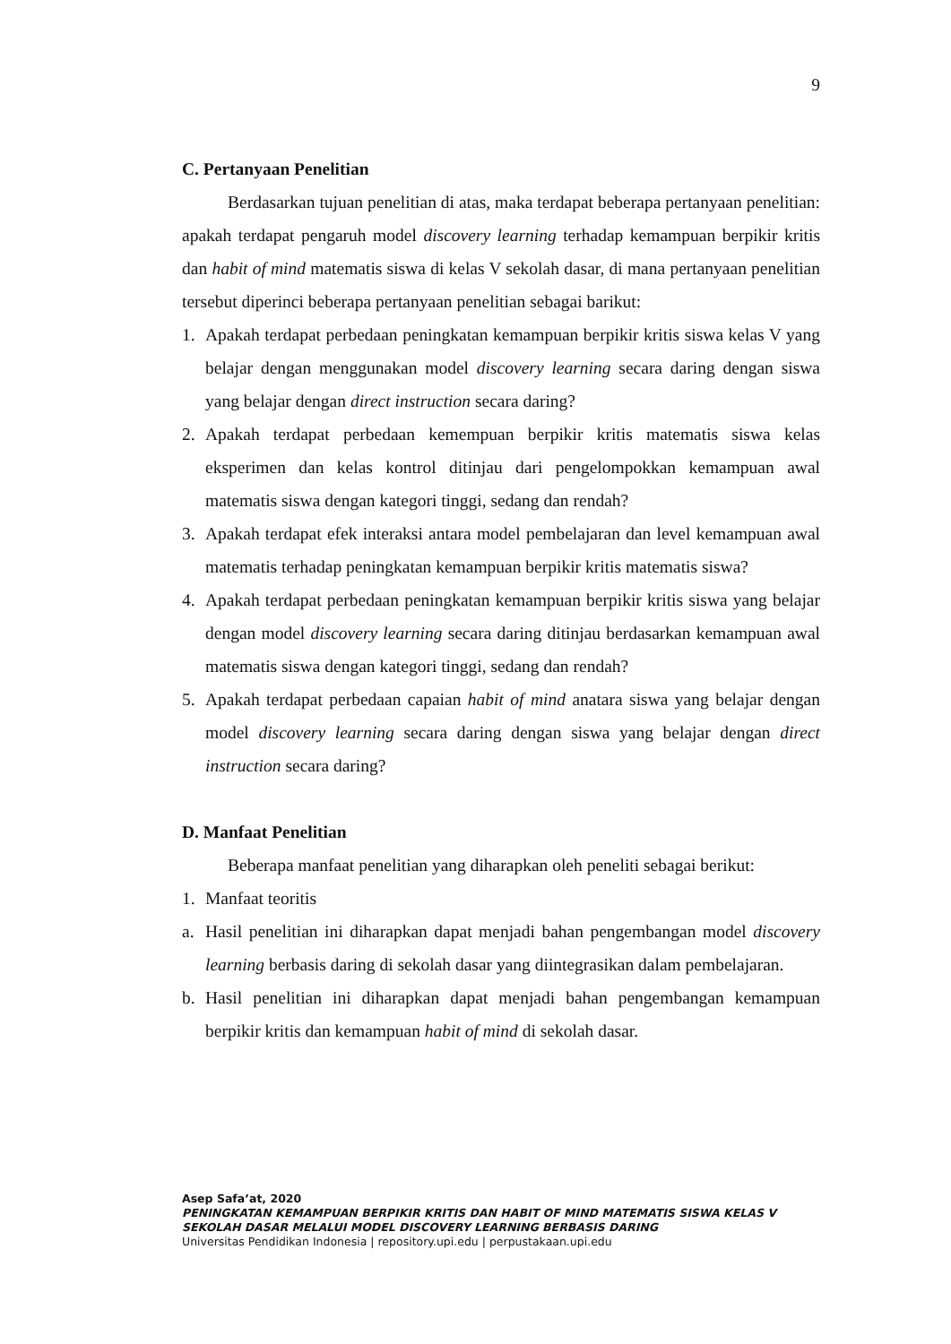9
C. Pertanyaan Penelitian
Berdasarkan tujuan penelitian di atas, maka terdapat beberapa pertanyaan penelitian: apakah terdapat pengaruh model discovery learning terhadap kemampuan berpikir kritis dan habit of mind matematis siswa di kelas V sekolah dasar, di mana pertanyaan penelitian tersebut diperinci beberapa pertanyaan penelitian sebagai barikut:
1. Apakah terdapat perbedaan peningkatan kemampuan berpikir kritis siswa kelas V yang belajar dengan menggunakan model discovery learning secara daring dengan siswa yang belajar dengan direct instruction secara daring?
2. Apakah terdapat perbedaan kemempuan berpikir kritis matematis siswa kelas eksperimen dan kelas kontrol ditinjau dari pengelompokkan kemampuan awal matematis siswa dengan kategori tinggi, sedang dan rendah?
3. Apakah terdapat efek interaksi antara model pembelajaran dan level kemampuan awal matematis terhadap peningkatan kemampuan berpikir kritis matematis siswa?
4. Apakah terdapat perbedaan peningkatan kemampuan berpikir kritis siswa yang belajar dengan model discovery learning secara daring ditinjau berdasarkan kemampuan awal matematis siswa dengan kategori tinggi, sedang dan rendah?
5. Apakah terdapat perbedaan capaian habit of mind anatara siswa yang belajar dengan model discovery learning secara daring dengan siswa yang belajar dengan direct instruction secara daring?
D. Manfaat Penelitian
Beberapa manfaat penelitian yang diharapkan oleh peneliti sebagai berikut:
1. Manfaat teoritis
a. Hasil penelitian ini diharapkan dapat menjadi bahan pengembangan model discovery learning berbasis daring di sekolah dasar yang diintegrasikan dalam pembelajaran.
b. Hasil penelitian ini diharapkan dapat menjadi bahan pengembangan kemampuan berpikir kritis dan kemampuan habit of mind di sekolah dasar.
Asep Safa’at, 2020
PENINGKATAN KEMAMPUAN BERPIKIR KRITIS DAN HABIT OF MIND MATEMATIS SISWA KELAS V
SEKOLAH DASAR MELALUI MODEL DISCOVERY LEARNING BERBASIS DARING
Universitas Pendidikan Indonesia | repository.upi.edu | perpustakaan.upi.edu